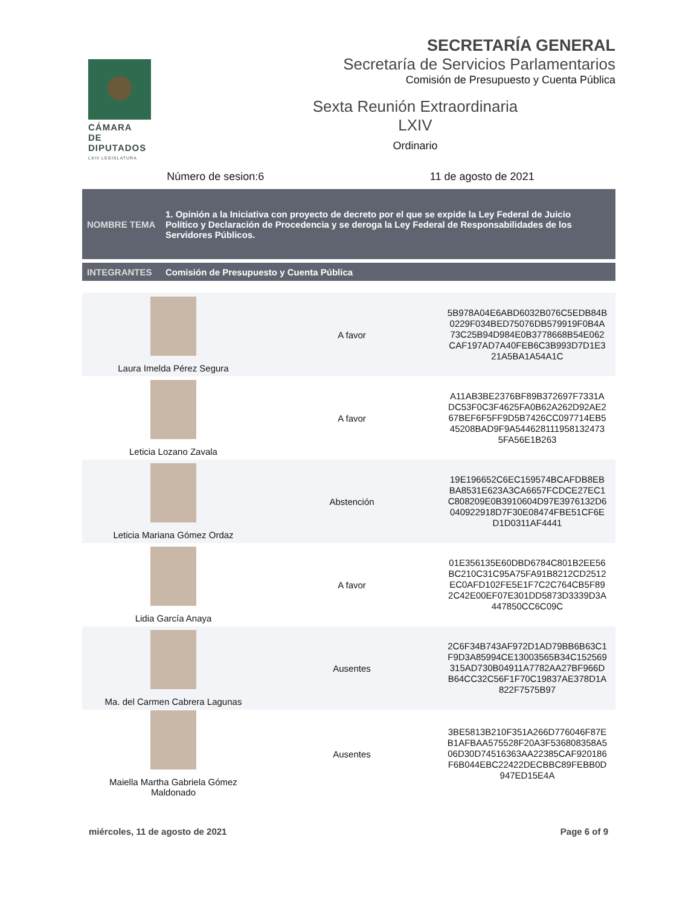CÁMARA DE
DIPUTADOS
LXIV LEGISLATURA
SECRETARÍA GENERAL
Secretaría de Servicios Parlamentarios
Comisión de Presupuesto y Cuenta Pública
Sexta Reunión Extraordinaria
LXIV
Ordinario
Número de sesion:6 11 de agosto de 2021
NOMBRE TEMA
1. Opinión a la Iniciativa con proyecto de decreto por el que se expide la Ley Federal de Juicio Político y Declaración de Procedencia y se deroga la Ley Federal de Responsabilidades de los Servidores Públicos.
INTEGRANTES
Comisión de Presupuesto y Cuenta Pública
| Laura Imelda Pérez Segura | A favor | 5B978A04E6ABD6032B076C5EDB84B 0229F034BED75076DB579919F0B4A 73C25B94D984E0B3778668B54E062 CAF197AD7A40FEB6C3B993D7D1E3 21A5BA1A54A1C |
| Leticia Lozano Zavala | A favor | A11AB3BE2376BF89B372697F7331A DC53F0C3F4625FA0B62A262D92AE2 67BEF6F5FF9D5B7426CC097714EB5 45208BAD9F9A544628111958132473 5FA56E1B263 |
| Leticia Mariana Gómez Ordaz | Abstención | 19E196652C6EC159574BCAFDB8EB BA8531E623A3CA6657FCDCE27EC1 C808209E0B3910604D97E3976132D6 040922918D7F30E08474FBE51CF6E D1D0311AF4441 |
| Lidia García Anaya | A favor | 01E356135E60DBD6784C801B2EE56 BC210C31C95A75FA91B8212CD2512 EC0AFD102FE5E1F7C2C764CB5F89 2C42E00EF07E301DD5873D3339D3A 447850CC6C09C |
| Ma. del Carmen Cabrera Lagunas | Ausentes | 2C6F34B743AF972D1AD79BB6B63C1 F9D3A85994CE13003565B34C152569 315AD730B04911A7782AA27BF966D B64CC32C56F1F70C19837AE378D1A 822F7575B97 |
| Maiella Martha Gabriela Gómez Maldonado | Ausentes | 3BE5813B210F351A266D776046F87E B1AFBAA575528F20A3F536808358A5 06D30D74516363AA22385CAF920186 F6B044EBC22422DECBBC89FEBB0D 947ED15E4A |
miércoles, 11 de agosto de 2021 Page 6 of 9